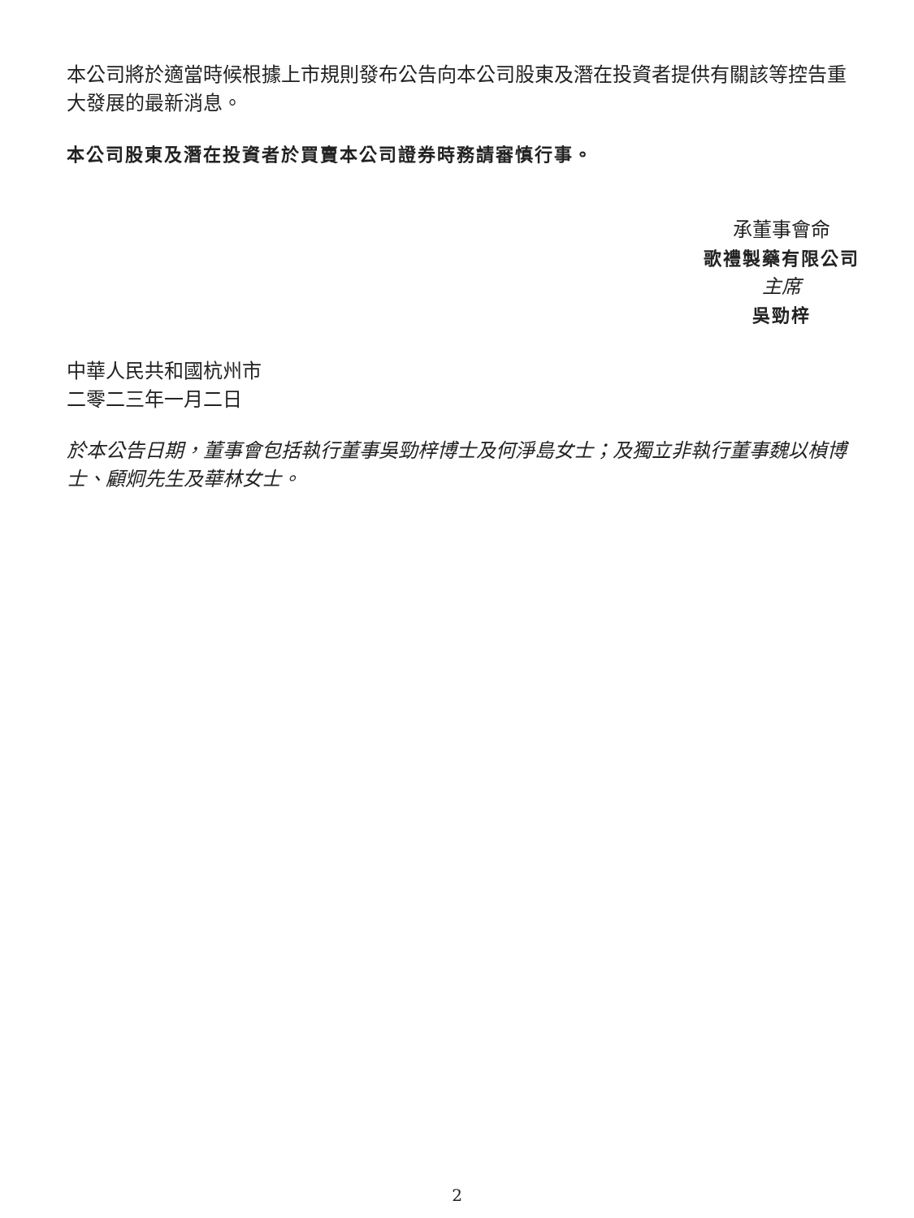本公司將於適當時候根據上市規則發布公告向本公司股東及潛在投資者提供有關該等控告重大發展的最新消息。
本公司股東及潛在投資者於買賣本公司證券時務請審慎行事。
承董事會命
歌禮製藥有限公司
主席
吳勁梓
中華人民共和國杭州市
二零二三年一月二日
於本公告日期，董事會包括執行董事吳勁梓博士及何淨島女士；及獨立非執行董事魏以楨博士、顧炯先生及華林女士。
2